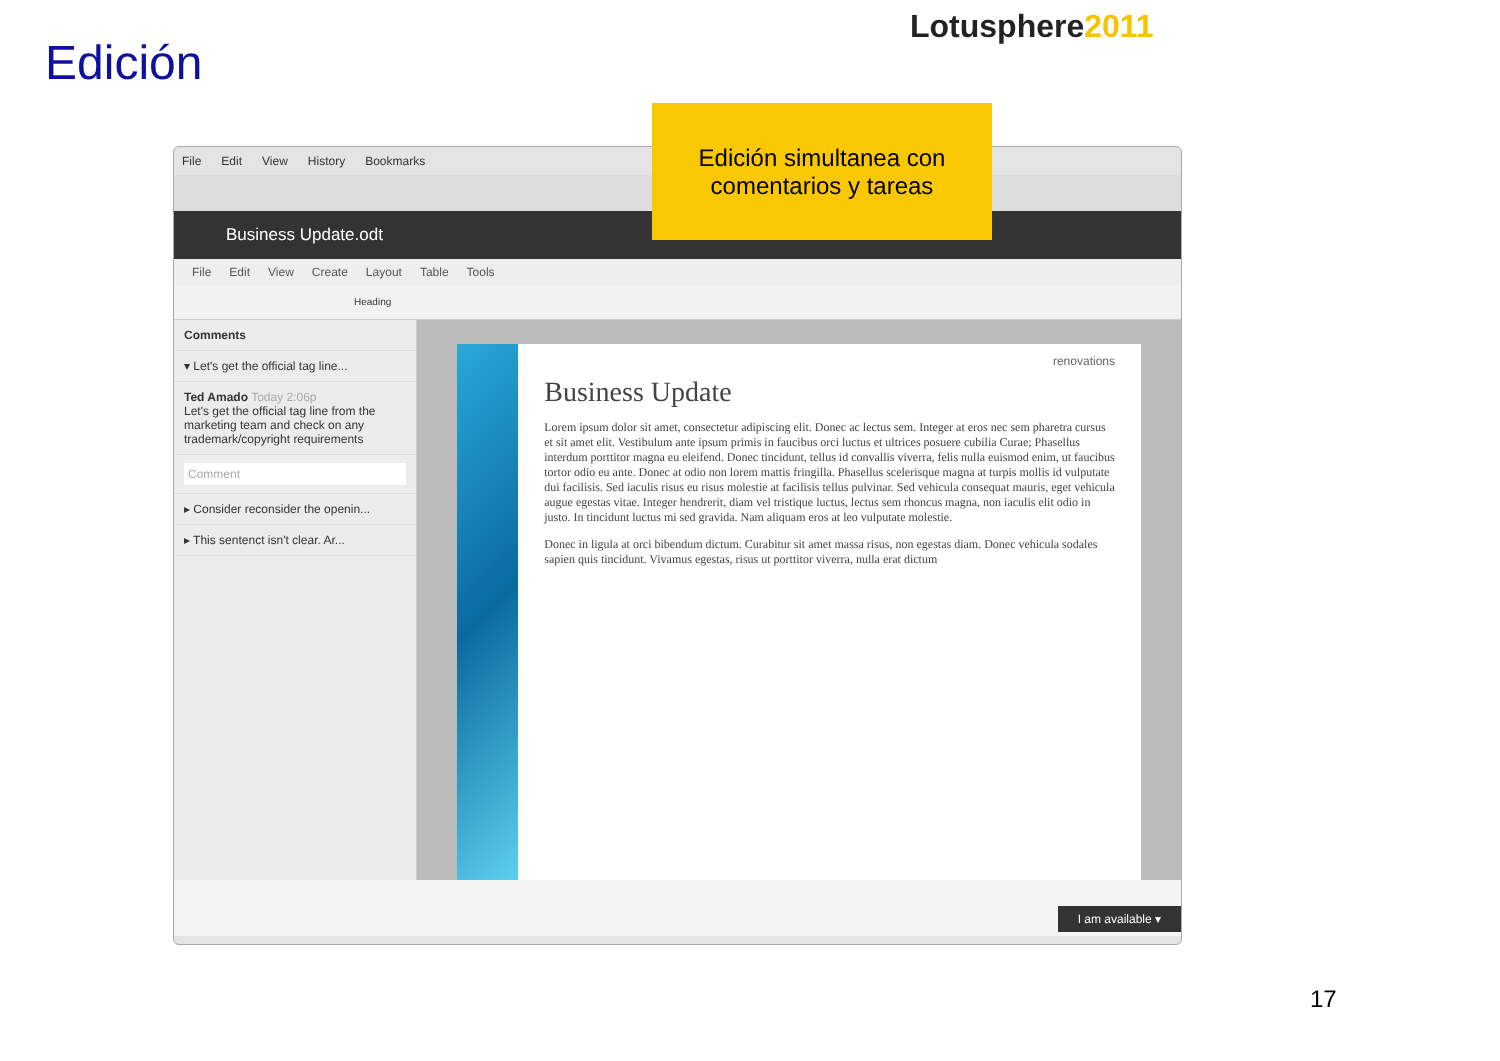Edición
Lotusphere2011
File Edit View History Bookmarks
Business Update.odt
File Edit View Create Layout Table Tools
Heading
Comments
▾ Let's get the official tag line...
Ted Amado Today 2:06p
Let's get the official tag line from the marketing team and check on any trademark/copyright requirements
Comment
▸ Consider reconsider the openin...
▸ This sentenct isn't clear. Ar...
renovations
Business Update
Lorem ipsum dolor sit amet, consectetur adipiscing elit. Donec ac lectus sem. Integer at eros nec sem pharetra cursus et sit amet elit. Vestibulum ante ipsum primis in faucibus orci luctus et ultrices posuere cubilia Curae; Phasellus interdum porttitor magna eu eleifend. Donec tincidunt, tellus id convallis viverra, felis nulla euismod enim, ut faucibus tortor odio eu ante. Donec at odio non lorem mattis fringilla. Phasellus scelerisque magna at turpis mollis id vulputate dui facilisis. Sed iaculis risus eu risus molestie at facilisis tellus pulvinar. Sed vehicula consequat mauris, eget vehicula augue egestas vitae. Integer hendrerit, diam vel tristique luctus, lectus sem rhoncus magna, non iaculis elit odio in justo. In tincidunt luctus mi sed gravida. Nam aliquam eros at leo vulputate molestie.
Donec in ligula at orci bibendum dictum. Curabitur sit amet massa risus, non egestas diam. Donec vehicula sodales sapien quis tincidunt. Vivamus egestas, risus ut porttitor viverra, nulla erat dictum
I am available ▾
Edición simultanea con
comentarios y tareas
17